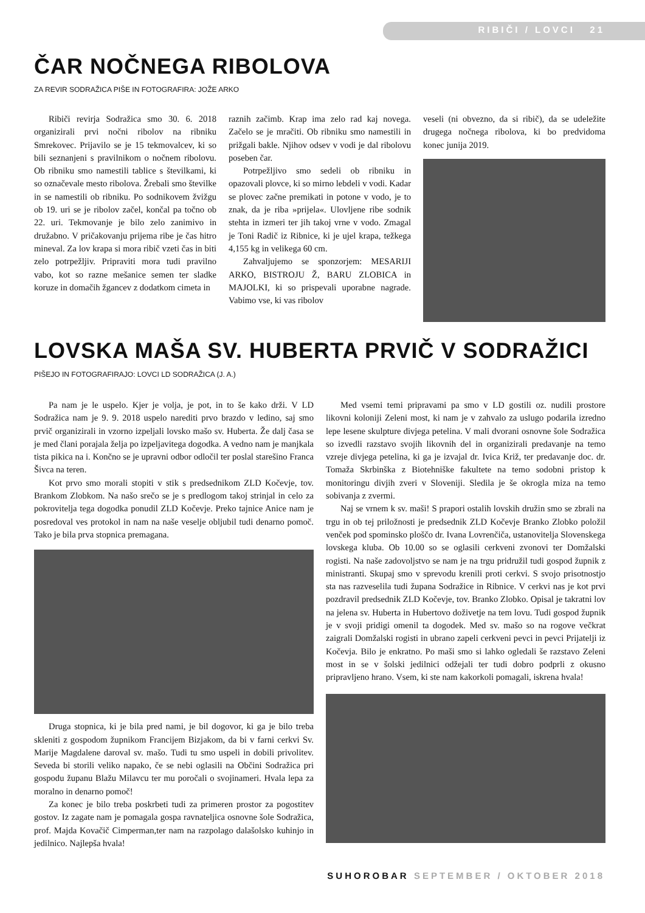RIBIČI / LOVCI 21
ČAR NOČNEGA RIBOLOVA
ZA REVIR SODRAŽICA PIŠE IN FOTOGRAFIRA: JOŽE ARKO
Ribiči revirja Sodražica smo 30. 6. 2018 organizirali prvi nočni ribolov na ribniku Smrekovec. Prijavilo se je 15 tekmovalcev, ki so bili seznanjeni s pravilnikom o nočnem ribolovu. Ob ribniku smo namestili tablice s številkami, ki so označevale mesto ribolova. Žrebali smo številke in se namestili ob ribniku. Po sodnikovem žvižgu ob 19. uri se je ribolov začel, končal pa točno ob 22. uri. Tekmovanje je bilo zelo zanimivo in družabno. V pričakovanju prijema ribe je čas hitro mineval. Za lov krapa si mora ribič vzeti čas in biti zelo potrpežljiv. Pripraviti mora tudi pravilno vabo, kot so razne mešanice semen ter sladke koruze in domačih žgancev z dodatkom cimeta in
raznih začimb. Krap ima zelo rad kaj novega. Začelo se je mračiti. Ob ribniku smo namestili in prižgali bakle. Njihov odsev v vodi je dal ribolovu poseben čar.
Potrpežljivo smo sedeli ob ribniku in opazovali plovce, ki so mirno lebdeli v vodi. Kadar se plovec začne premikati in potone v vodo, je to znak, da je riba »prijela«. Ulovljene ribe sodnik stehta in izmeri ter jih takoj vrne v vodo. Zmagal je Toni Radič iz Ribnice, ki je ujel krapa, težkega 4,155 kg in velikega 60 cm.
Zahvaljujemo se sponzorjem: MESARIJI ARKO, BISTROJU Ž, BARU ZLOBICA in MAJOLKI, ki so prispevali uporabne nagrade. Vabimo vse, ki vas ribolov
veseli (ni obvezno, da si ribič), da se udeležite drugega nočnega ribolova, ki bo predvidoma konec junija 2019.
LOVSKA MAŠA SV. HUBERTA PRVIČ V SODRAŽICI
PIŠEJO IN FOTOGRAFIRAJO: LOVCI LD SODRAŽICA (J. A.)
Pa nam je le uspelo. Kjer je volja, je pot, in to še kako drži. V LD Sodražica nam je 9. 9. 2018 uspelo narediti prvo brazdo v ledino, saj smo prvič organizirali in vzorno izpeljali lovsko mašo sv. Huberta. Že dalj časa se je med člani porajala želja po izpeljavitega dogodka. A vedno nam je manjkala tista pikica na i. Končno se je upravni odbor odločil ter poslal starešino Franca Šivca na teren.
Kot prvo smo morali stopiti v stik s predsednikom ZLD Kočevje, tov. Brankom Zlobkom. Na našo srečo se je s predlogom takoj strinjal in celo za pokrovitelja tega dogodka ponudil ZLD Kočevje. Preko tajnice Anice nam je posredoval ves protokol in nam na naše veselje obljubil tudi denarno pomoč. Tako je bila prva stopnica premagana.
Druga stopnica, ki je bila pred nami, je bil dogovor, ki ga je bilo treba skleniti z gospodom župnikom Francijem Bizjakom, da bi v farni cerkvi Sv. Marije Magdalene daroval sv. mašo. Tudi tu smo uspeli in dobili privolitev. Seveda bi storili veliko napako, če se nebi oglasili na Občini Sodražica pri gospodu županu Blažu Milavcu ter mu poročali o svojinameri. Hvala lepa za moralno in denarno pomoč!
Za konec je bilo treba poskrbeti tudi za primeren prostor za pogostitev gostov. Iz zagate nam je pomagala gospa ravnateljica osnovne šole Sodražica, prof. Majda Kovačič Cimperman,ter nam na razpolago dalašolsko kuhinjo in jedilnico. Najlepša hvala!
Med vsemi temi pripravami pa smo v LD gostili oz. nudili prostore likovni koloniji Zeleni most, ki nam je v zahvalo za uslugo podarila izredno lepe lesene skulpture divjega petelina. V mali dvorani osnovne šole Sodražica so izvedli razstavo svojih likovnih del in organizirali predavanje na temo vzreje divjega petelina, ki ga je izvajal dr. Ivica Križ, ter predavanje doc. dr. Tomaža Skrbinška z Biotehniške fakultete na temo sodobni pristop k monitoringu divjih zveri v Sloveniji. Sledila je še okrogla miza na temo sobivanja z zvermi.
Naj se vrnem k sv. maši! S prapori ostalih lovskih družin smo se zbrali na trgu in ob tej priložnosti je predsednik ZLD Kočevje Branko Zlobko položil venček pod spominsko ploščo dr. Ivana Lovrenčiča, ustanovitelja Slovenskega lovskega kluba. Ob 10.00 so se oglasili cerkveni zvonovi ter Domžalski rogisti. Na naše zadovoljstvo se nam je na trgu pridružil tudi gospod župnik z ministranti. Skupaj smo v sprevodu krenili proti cerkvi. S svojo prisotnostjo sta nas razveselila tudi župana Sodražice in Ribnice. V cerkvi nas je kot prvi pozdravil predsednik ZLD Kočevje, tov. Branko Zlobko. Opisal je takratni lov na jelena sv. Huberta in Hubertovo doživetje na tem lovu. Tudi gospod župnik je v svoji pridigi omenil ta dogodek. Med sv. mašo so na rogove večkrat zaigrali Domžalski rogisti in ubrano zapeli cerkveni pevci in pevci Prijatelji iz Kočevja. Bilo je enkratno. Po maši smo si lahko ogledali še razstavo Zeleni most in se v šolski jedilnici odžejali ter tudi dobro podprli z okusno pripravljeno hrano. Vsem, ki ste nam kakorkoli pomagali, iskrena hvala!
SUHOROBAR SEPTEMBER / OKTOBER 2018